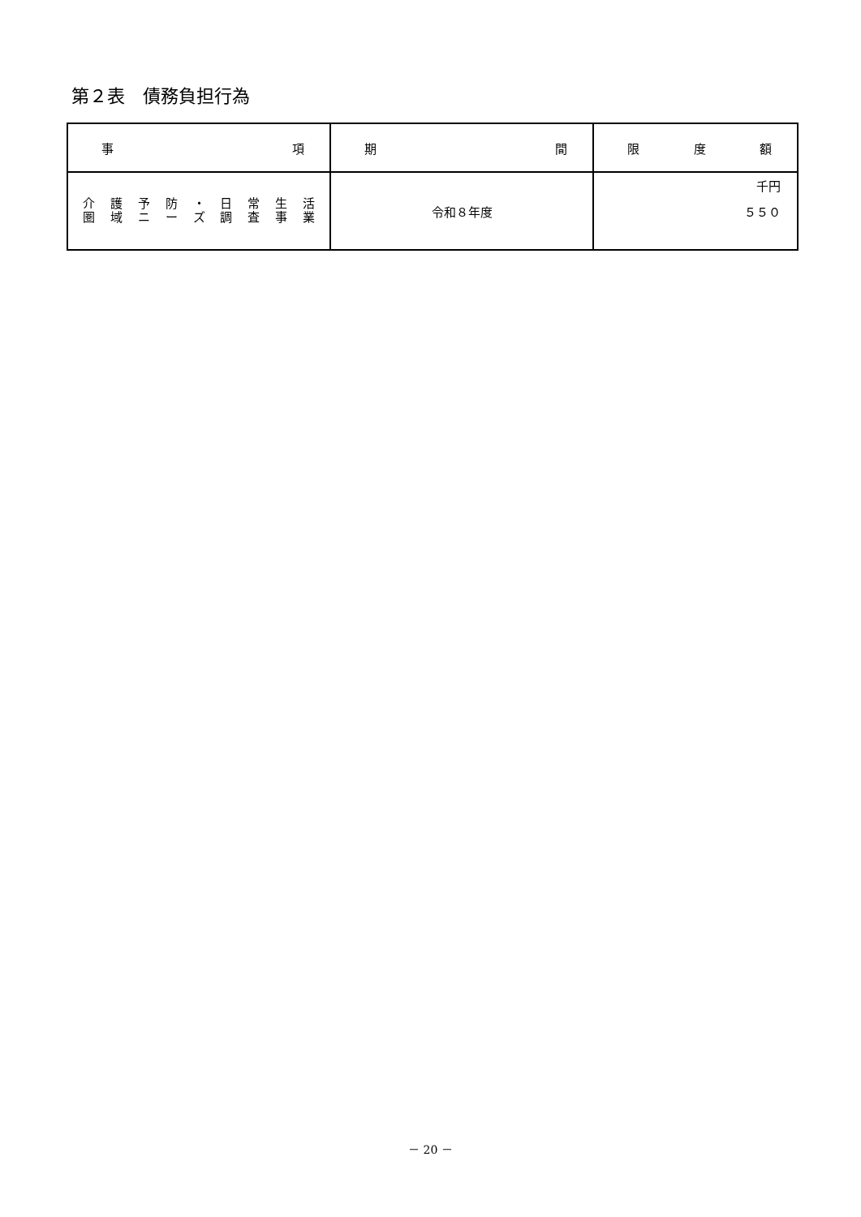第２表　債務負担行為
| 事 項 | 期 間 | 限 度 額 |
| --- | --- | --- |
| 介 護 予 防 ・ 日 常 生 活 圏 域 ニ ー ズ 調 査 事 業 | 令和８年度 | 千円 ５５０ |
－ 20 －